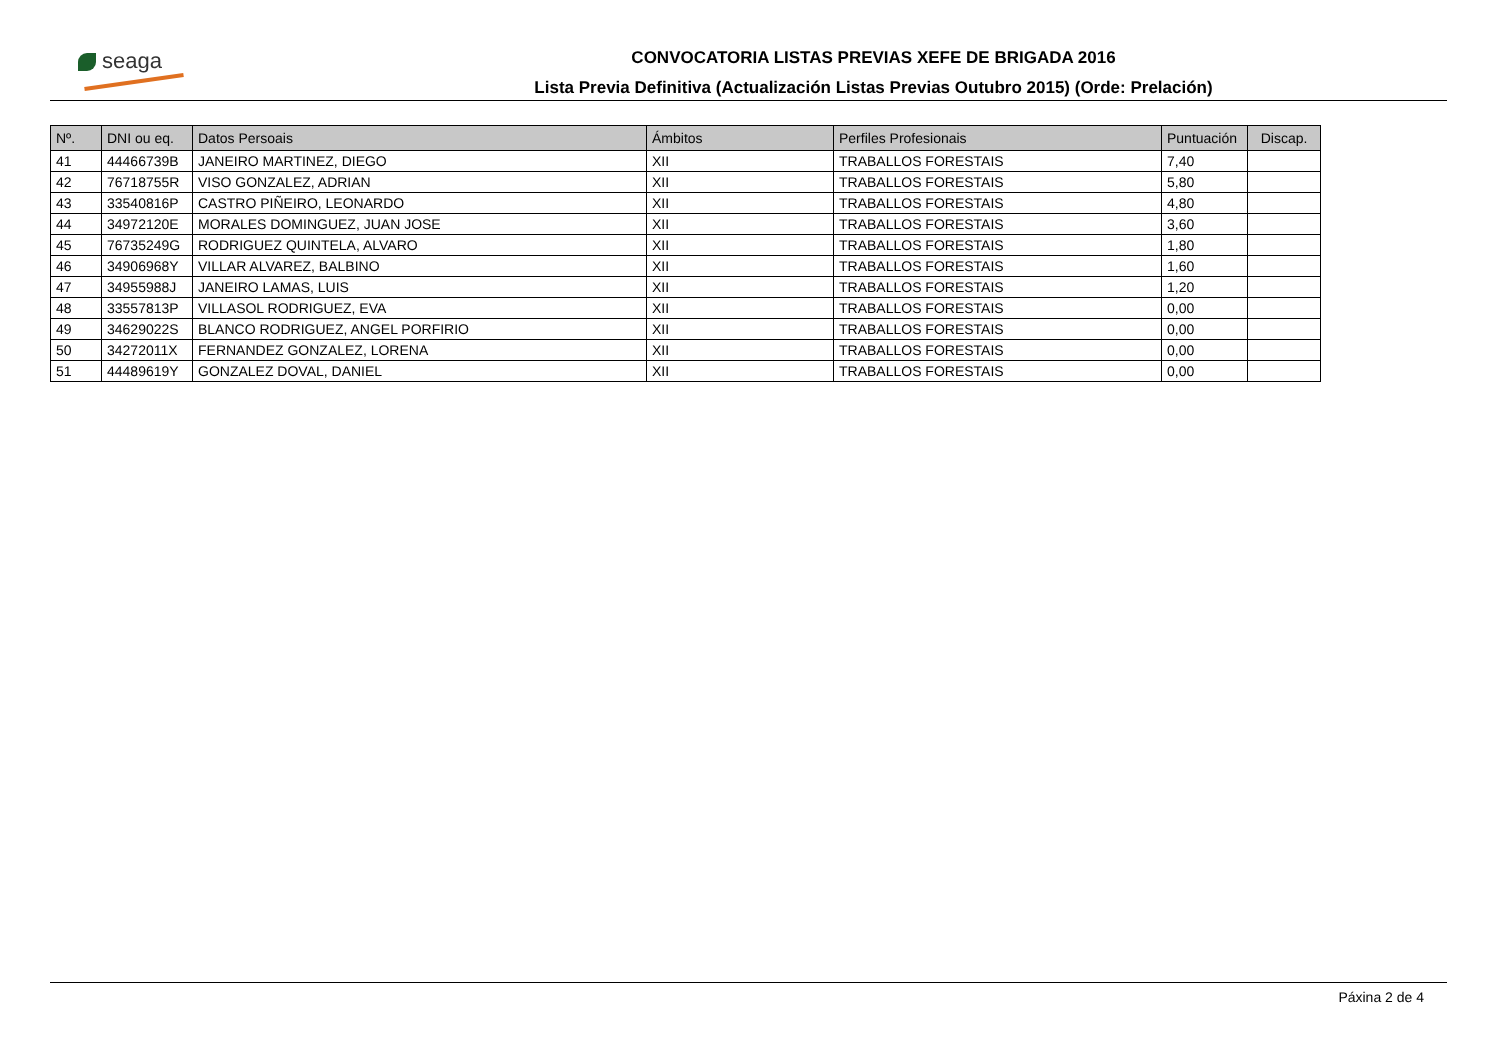seaga
CONVOCATORIA LISTAS PREVIAS XEFE DE BRIGADA 2016
Lista Previa Definitiva (Actualización Listas Previas Outubro 2015) (Orde: Prelación)
| Nº. | DNI ou eq. | Datos Persoais | Ámbitos | Perfiles Profesionais | Puntuación | Discap. |
| --- | --- | --- | --- | --- | --- | --- |
| 41 | 44466739B | JANEIRO MARTINEZ, DIEGO | XII | TRABALLOS FORESTAIS | 7,40 | |
| 42 | 76718755R | VISO GONZALEZ, ADRIAN | XII | TRABALLOS FORESTAIS | 5,80 | |
| 43 | 33540816P | CASTRO PIÑEIRO, LEONARDO | XII | TRABALLOS FORESTAIS | 4,80 | |
| 44 | 34972120E | MORALES DOMINGUEZ, JUAN JOSE | XII | TRABALLOS FORESTAIS | 3,60 | |
| 45 | 76735249G | RODRIGUEZ QUINTELA, ALVARO | XII | TRABALLOS FORESTAIS | 1,80 | |
| 46 | 34906968Y | VILLAR ALVAREZ, BALBINO | XII | TRABALLOS FORESTAIS | 1,60 | |
| 47 | 34955988J | JANEIRO LAMAS, LUIS | XII | TRABALLOS FORESTAIS | 1,20 | |
| 48 | 33557813P | VILLASOL RODRIGUEZ, EVA | XII | TRABALLOS FORESTAIS | 0,00 | |
| 49 | 34629022S | BLANCO RODRIGUEZ, ANGEL PORFIRIO | XII | TRABALLOS FORESTAIS | 0,00 | |
| 50 | 34272011X | FERNANDEZ GONZALEZ, LORENA | XII | TRABALLOS FORESTAIS | 0,00 | |
| 51 | 44489619Y | GONZALEZ DOVAL, DANIEL | XII | TRABALLOS FORESTAIS | 0,00 | |
Páxina 2 de 4